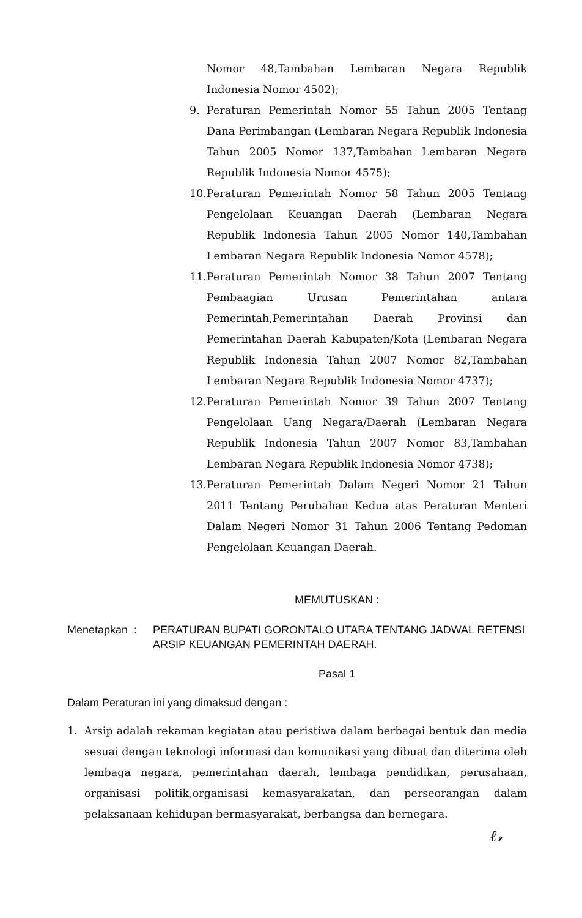Nomor 48,Tambahan Lembaran Negara Republik Indonesia Nomor 4502);
9. Peraturan Pemerintah Nomor 55 Tahun 2005 Tentang Dana Perimbangan (Lembaran Negara Republik Indonesia Tahun 2005 Nomor 137,Tambahan Lembaran Negara Republik Indonesia Nomor 4575);
10. Peraturan Pemerintah Nomor 58 Tahun 2005 Tentang Pengelolaan Keuangan Daerah (Lembaran Negara Republik Indonesia Tahun 2005 Nomor 140,Tambahan Lembaran Negara Republik Indonesia Nomor 4578);
11. Peraturan Pemerintah Nomor 38 Tahun 2007 Tentang Pembaagian Urusan Pemerintahan antara Pemerintah,Pemerintahan Daerah Provinsi dan Pemerintahan Daerah Kabupaten/Kota (Lembaran Negara Republik Indonesia Tahun 2007 Nomor 82,Tambahan Lembaran Negara Republik Indonesia Nomor 4737);
12. Peraturan Pemerintah Nomor 39 Tahun 2007 Tentang Pengelolaan Uang Negara/Daerah (Lembaran Negara Republik Indonesia Tahun 2007 Nomor 83,Tambahan Lembaran Negara Republik Indonesia Nomor 4738);
13. Peraturan Pemerintah Dalam Negeri Nomor 21 Tahun 2011 Tentang Perubahan Kedua atas Peraturan Menteri Dalam Negeri Nomor 31 Tahun 2006 Tentang Pedoman Pengelolaan Keuangan Daerah.
MEMUTUSKAN :
Menetapkan : PERATURAN BUPATI GORONTALO UTARA TENTANG JADWAL RETENSI ARSIP KEUANGAN PEMERINTAH DAERAH.
Pasal 1
Dalam Peraturan ini yang dimaksud dengan :
1. Arsip adalah rekaman kegiatan atau peristiwa dalam berbagai bentuk dan media sesuai dengan teknologi informasi dan komunikasi yang dibuat dan diterima oleh lembaga negara, pemerintahan daerah, lembaga pendidikan, perusahaan, organisasi politik,organisasi kemasyarakatan, dan perseorangan dalam pelaksanaan kehidupan bermasyarakat, berbangsa dan bernegara.
ℓ𝓇